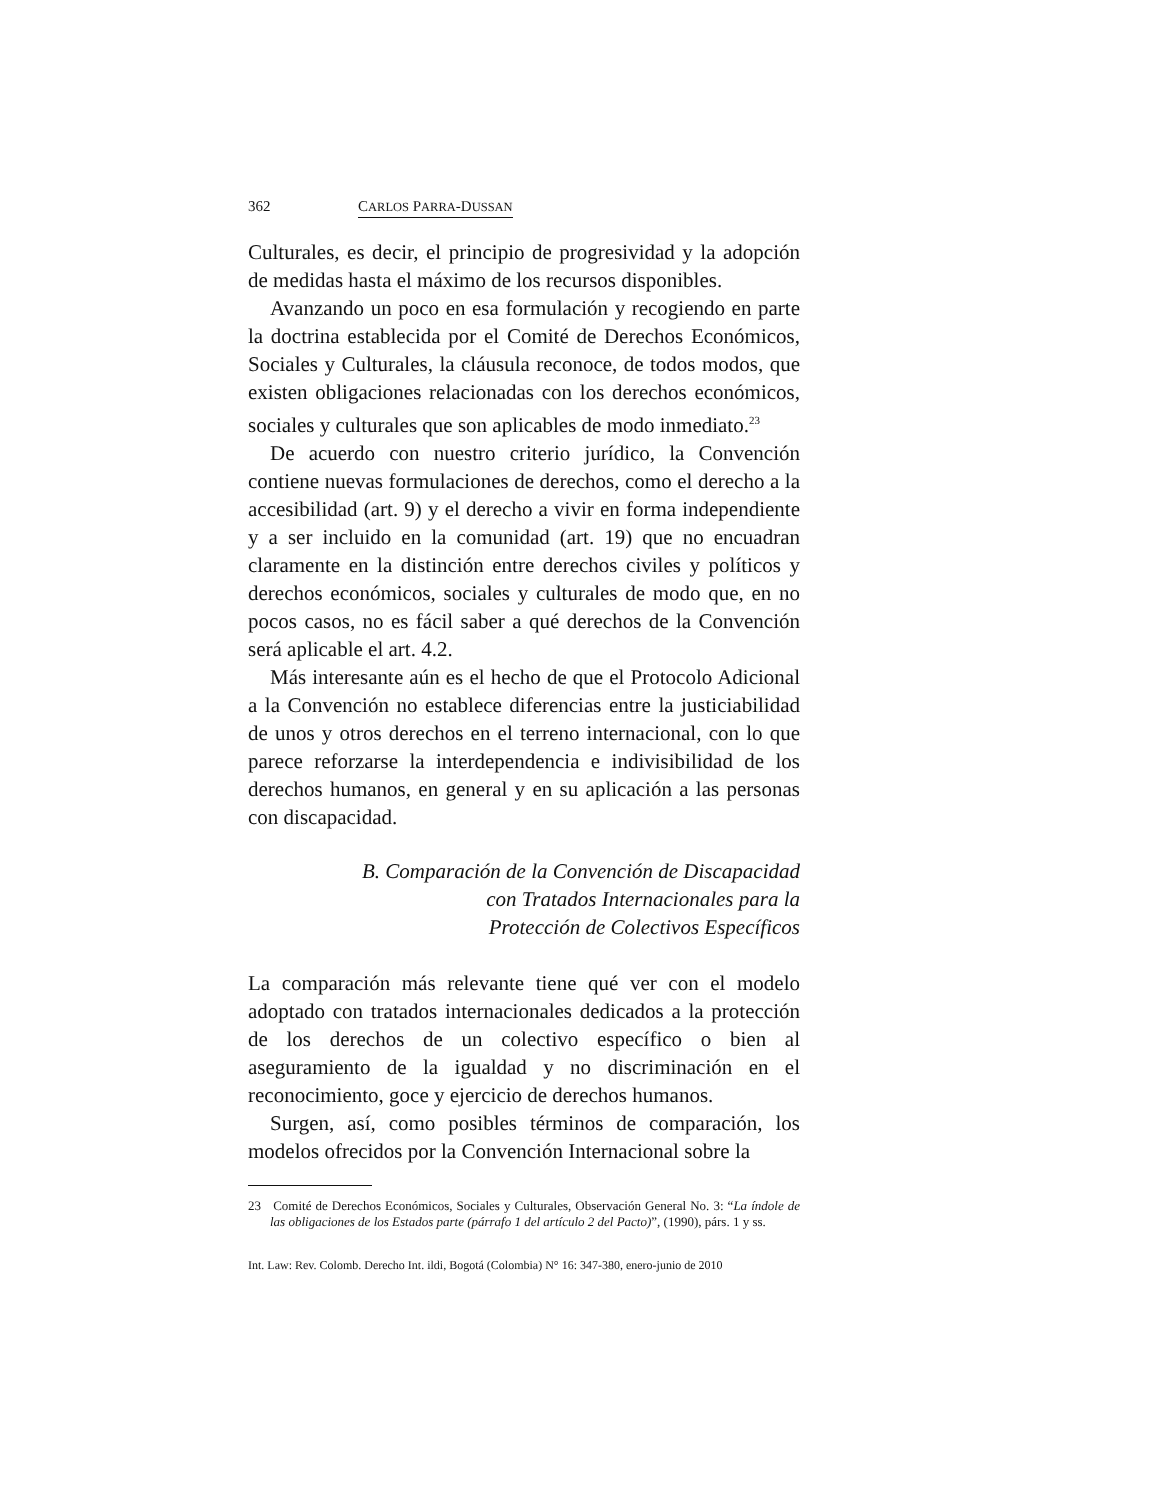362 CARLOS PARRA-DUSSAN
Culturales, es decir, el principio de progresividad y la adopción de medidas hasta el máximo de los recursos disponibles.
Avanzando un poco en esa formulación y recogiendo en parte la doctrina establecida por el Comité de Derechos Económicos, Sociales y Culturales, la cláusula reconoce, de todos modos, que existen obligaciones relacionadas con los derechos económicos, sociales y culturales que son aplicables de modo inmediato.<sup>23</sup>
De acuerdo con nuestro criterio jurídico, la Convención contiene nuevas formulaciones de derechos, como el derecho a la accesibilidad (art. 9) y el derecho a vivir en forma independiente y a ser incluido en la comunidad (art. 19) que no encuadran claramente en la distinción entre derechos civiles y políticos y derechos económicos, sociales y culturales de modo que, en no pocos casos, no es fácil saber a qué derechos de la Convención será aplicable el art. 4.2.
Más interesante aún es el hecho de que el Protocolo Adicional a la Convención no establece diferencias entre la justiciabilidad de unos y otros derechos en el terreno internacional, con lo que parece reforzarse la interdependencia e indivisibilidad de los derechos humanos, en general y en su aplicación a las personas con discapacidad.
B. Comparación de la Convención de Discapacidad
con Tratados Internacionales para la
Protección de Colectivos Específicos
La comparación más relevante tiene qué ver con el modelo adoptado con tratados internacionales dedicados a la protección de los derechos de un colectivo específico o bien al aseguramiento de la igualdad y no discriminación en el reconocimiento, goce y ejercicio de derechos humanos.
Surgen, así, como posibles términos de comparación, los modelos ofrecidos por la Convención Internacional sobre la
23 Comité de Derechos Económicos, Sociales y Culturales, Observación General No. 3: “La índole de las obligaciones de los Estados parte (párrafo 1 del artículo 2 del Pacto)”, (1990), párs. 1 y ss.
Int. Law: Rev. Colomb. Derecho Int. ildi, Bogotá (Colombia) N° 16: 347-380, enero-junio de 2010